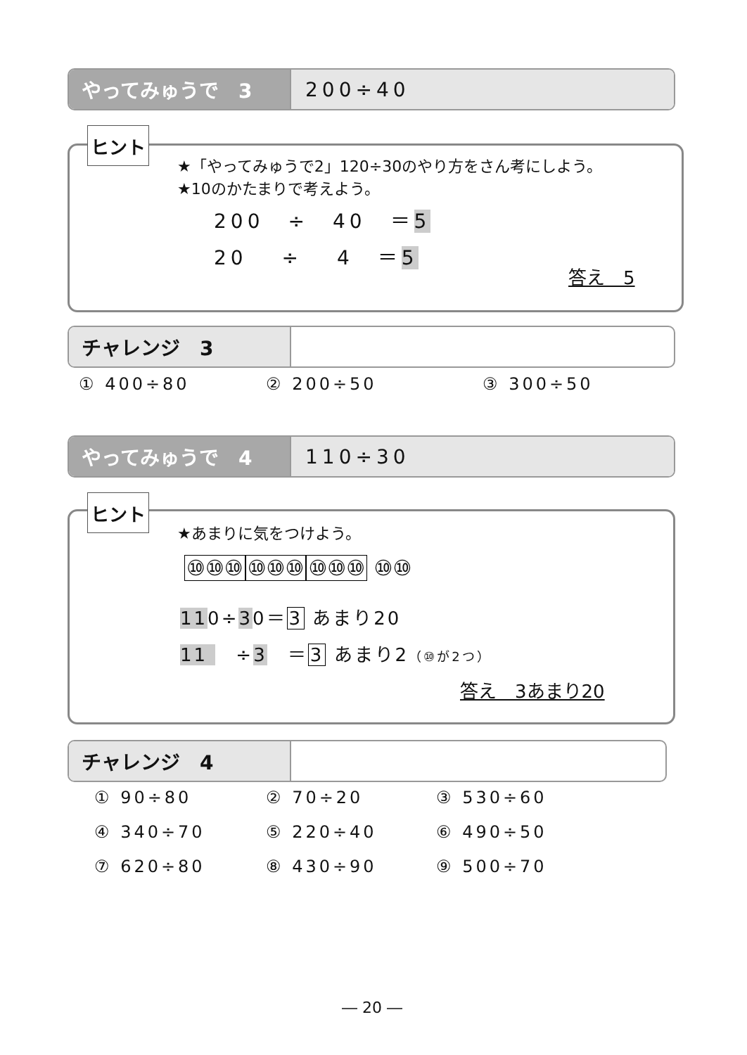やってみゅうで　3 200÷40
ヒント
★「やってみゅうで2」120÷30のやり方をさん考にしよう。
★10のかたまりで考えよう。
200　÷　40　＝5
20　 ÷ 　4　＝5
答え　5
チャレンジ　3
① 400÷80 ② 200÷50 ③ 300÷50
やってみゅうで　4 110÷30
ヒント
★あまりに気をつけよう。
⑩⑩⑩ ⑩⑩⑩ ⑩⑩⑩ ⑩⑩
110÷30＝3 あまり20
11 　÷3　＝3 あまり2（⑩が2つ）
答え　3あまり20
チャレンジ　4
① 90÷80 ② 70÷20 ③ 530÷60
④ 340÷70 ⑤ 220÷40 ⑥ 490÷50
⑦ 620÷80 ⑧ 430÷90 ⑨ 500÷70
― 20 ―